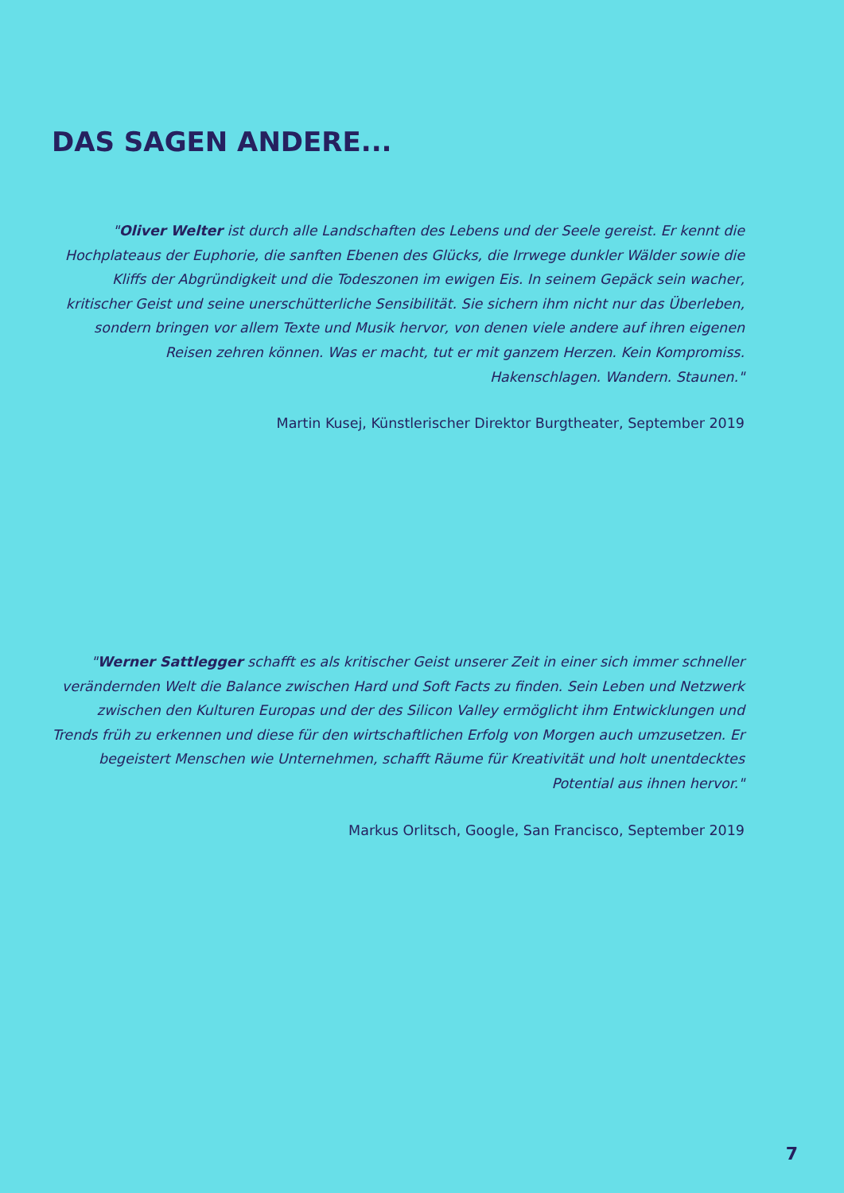DAS SAGEN ANDERE...
"Oliver Welter ist durch alle Landschaften des Lebens und der Seele gereist. Er kennt die Hochplateaus der Euphorie, die sanften Ebenen des Glücks, die Irrwege dunkler Wälder sowie die Kliffs der Abgründigkeit und die Todeszonen im ewigen Eis. In seinem Gepäck sein wacher, kritischer Geist und seine unerschütterliche Sensibilität. Sie sichern ihm nicht nur das Überleben, sondern bringen vor allem Texte und Musik hervor, von denen viele andere auf ihren eigenen Reisen zehren können. Was er macht, tut er mit ganzem Herzen. Kein Kompromiss. Hakenschlagen. Wandern. Staunen."
Martin Kusej, Künstlerischer Direktor Burgtheater, September 2019
"Werner Sattlegger schafft es als kritischer Geist unserer Zeit in einer sich immer schneller verändernden Welt die Balance zwischen Hard und Soft Facts zu finden. Sein Leben und Netzwerk zwischen den Kulturen Europas und der des Silicon Valley ermöglicht ihm Entwicklungen und Trends früh zu erkennen und diese für den wirtschaftlichen Erfolg von Morgen auch umzusetzen. Er begeistert Menschen wie Unternehmen, schafft Räume für Kreativität und holt unentdecktes Potential aus ihnen hervor."
Markus Orlitsch, Google, San Francisco, September 2019
7